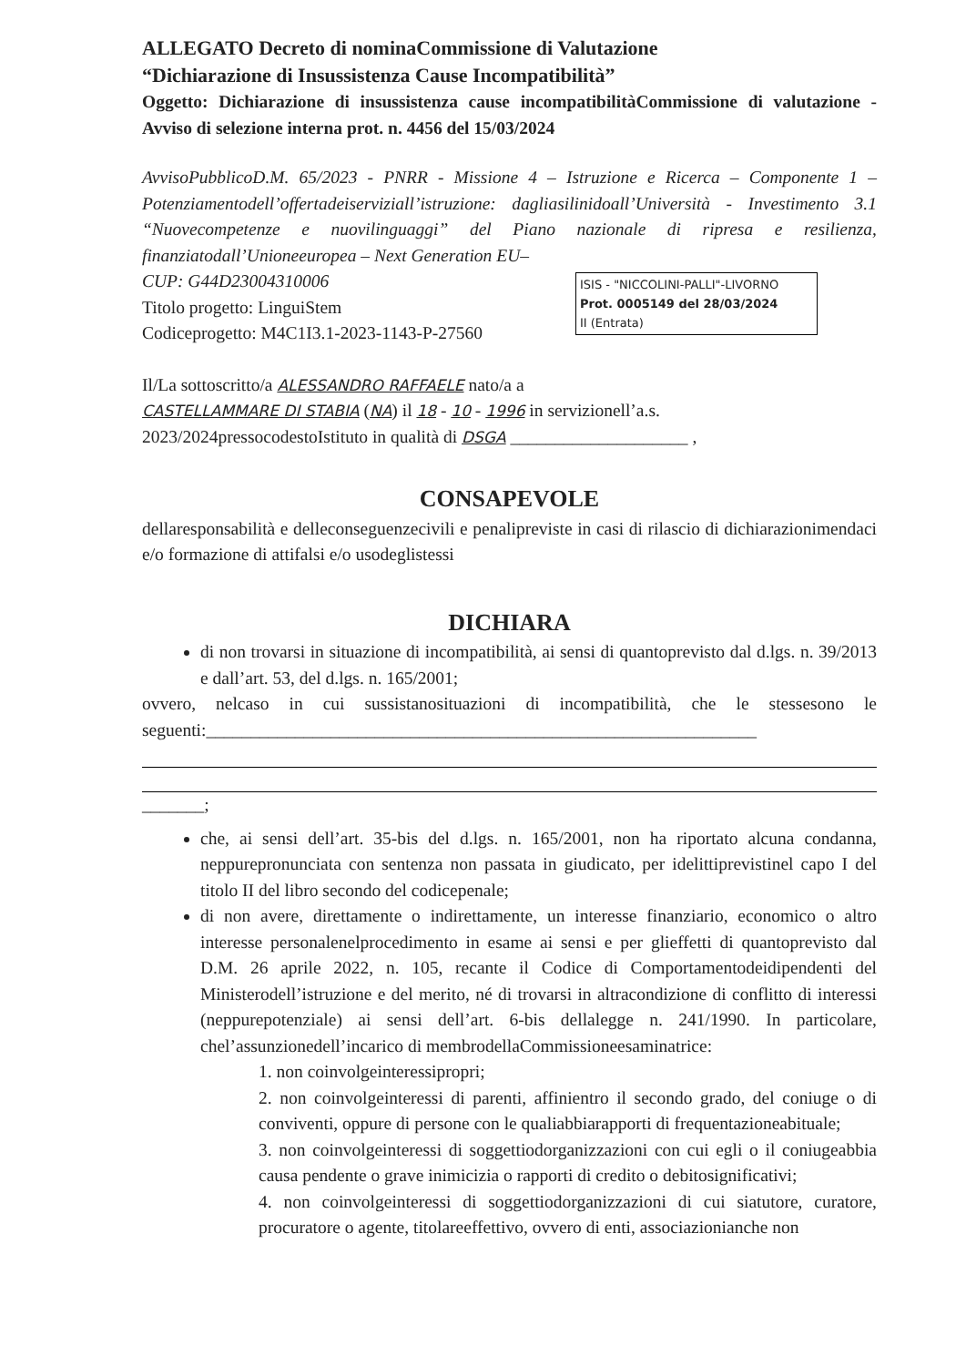ALLEGATO Decreto di nominaCommissione di Valutazione
“Dichiarazione di Insussistenza Cause Incompatibilità”
Oggetto: Dichiarazione di insussistenza cause incompatibilitàCommissione di valutazione - Avviso di selezione interna prot. n. 4456 del 15/03/2024
AvvisoPubblicoD.M. 65/2023 - PNRR - Missione 4 – Istruzione e Ricerca – Componente 1 – Potenziamentodell’offertadeiserviziall’istruzione: dagliasilinidoall’Università - Investimento 3.1 “Nuovecompetenze e nuovilinguaggi” del Piano nazionale di ripresa e resilienza, finanziatodall’Unioneeuropea – Next Generation EU–
ISIS - "NICCOLINI-PALLI"-LIVORNO
Prot. 0005149 del 28/03/2024
II (Entrata)
CUP: G44D23004310006
Titolo progetto: LinguiStem
Codiceprogetto: M4C1I3.1-2023-1143-P-27560
Il/La sottoscritto/a ALESSANDRO RAFFAELE nato/a a
CASTELLAMMARE DI STABIA (NA) il 18 - 10 - 1996 in servizionell’a.s. 2023/2024pressocodestoIstituto in qualità di DSGA ____________________ ,
CONSAPEVOLE
dellaresponsabilità e delleconseguenzecivili e penalipreviste in casi di rilascio di dichiarazionimendaci e/o formazione di attifalsi e/o usodeglistessi
DICHIARA
di non trovarsi in situazione di incompatibilità, ai sensi di quantoprevisto dal d.lgs. n. 39/2013 e dall’art. 53, del d.lgs. n. 165/2001;
ovvero, nelcaso in cui sussistanosituazioni di incompatibilità, che le stessesono le seguenti:______________________________________________________________
_______;
che, ai sensi dell’art. 35-bis del d.lgs. n. 165/2001, non ha riportato alcuna condanna, neppurepronunciata con sentenza non passata in giudicato, per idelittiprevistinel capo I del titolo II del libro secondo del codicepenale;
di non avere, direttamente o indirettamente, un interesse finanziario, economico o altro interesse personalenelprocedimento in esame ai sensi e per glieffetti di quantoprevisto dal D.M. 26 aprile 2022, n. 105, recante il Codice di Comportamentodeidipendenti del Ministerodell’istruzione e del merito, né di trovarsi in altracondizione di conflitto di interessi (neppurepotenziale) ai sensi dell’art. 6-bis dellalegge n. 241/1990. In particolare, chel’assunzionedell’incarico di membrodellaCommissioneesaminatrice:
1. non coinvolgeinteressipropri;
2. non coinvolgeinteressi di parenti, affinientro il secondo grado, del coniuge o di conviventi, oppure di persone con le qualiabbiarapporti di frequentazioneabituale;
3. non coinvolgeinteressi di soggettiodorganizzazioni con cui egli o il coniugeabbia causa pendente o grave inimicizia o rapporti di credito o debitosignificativi;
4. non coinvolgeinteressi di soggettiodorganizzazioni di cui siatutore, curatore, procuratore o agente, titolareeffettivo, ovvero di enti, associazionianche non